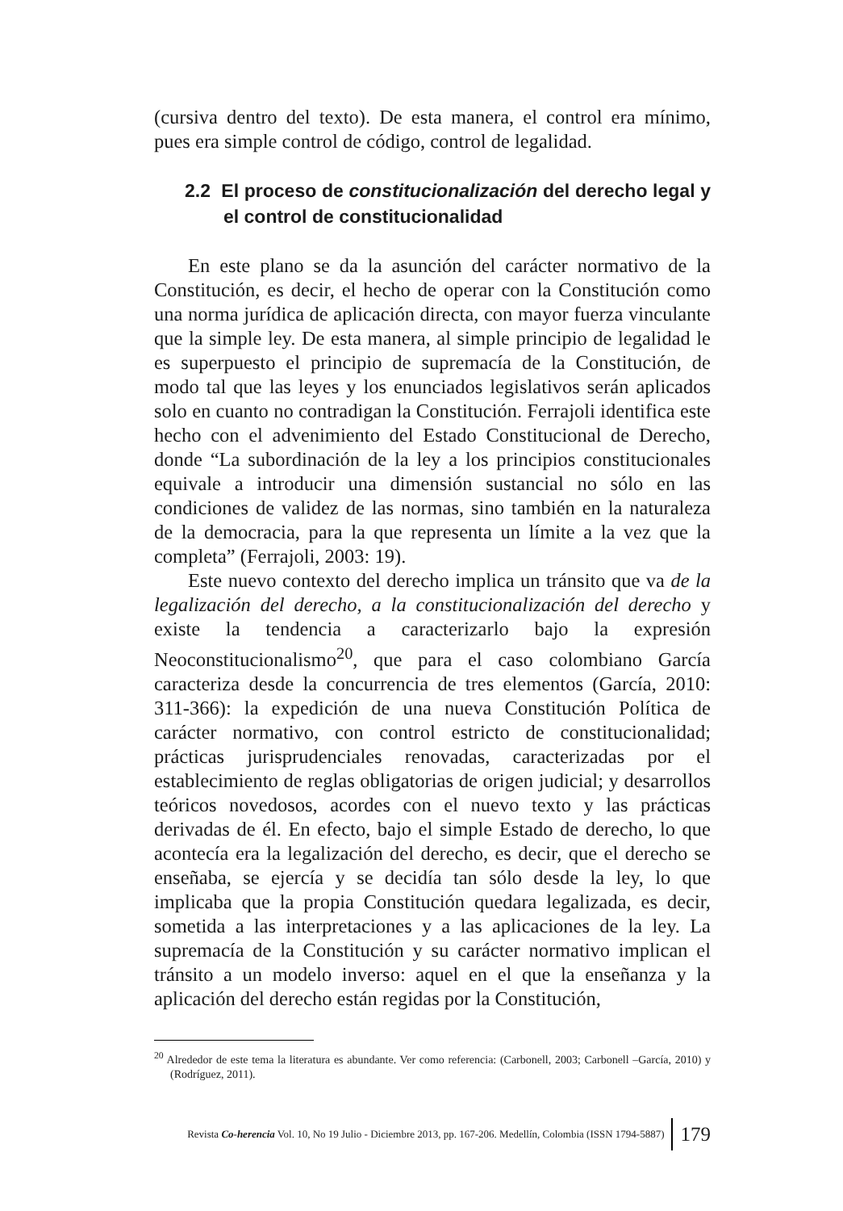(cursiva dentro del texto). De esta manera, el control era mínimo, pues era simple control de código, control de legalidad.
2.2 El proceso de constitucionalización del derecho legal y el control de constitucionalidad
En este plano se da la asunción del carácter normativo de la Constitución, es decir, el hecho de operar con la Constitución como una norma jurídica de aplicación directa, con mayor fuerza vinculante que la simple ley. De esta manera, al simple principio de legalidad le es superpuesto el principio de supremacía de la Constitución, de modo tal que las leyes y los enunciados legislativos serán aplicados solo en cuanto no contradigan la Constitución. Ferrajoli identifica este hecho con el advenimiento del Estado Constitucional de Derecho, donde “La subordinación de la ley a los principios constitucionales equivale a introducir una dimensión sustancial no sólo en las condiciones de validez de las normas, sino también en la naturaleza de la democracia, para la que representa un límite a la vez que la completa” (Ferrajoli, 2003: 19).
Este nuevo contexto del derecho implica un tránsito que va de la legalización del derecho, a la constitucionalización del derecho y existe la tendencia a caracterizarlo bajo la expresión Neoconstitucionalismo<sup>20</sup>, que para el caso colombiano García caracteriza desde la concurrencia de tres elementos (García, 2010: 311-366): la expedición de una nueva Constitución Política de carácter normativo, con control estricto de constitucionalidad; prácticas jurisprudenciales renovadas, caracterizadas por el establecimiento de reglas obligatorias de origen judicial; y desarrollos teóricos novedosos, acordes con el nuevo texto y las prácticas derivadas de él. En efecto, bajo el simple Estado de derecho, lo que acontecía era la legalización del derecho, es decir, que el derecho se enseñaba, se ejercía y se decidía tan sólo desde la ley, lo que implicaba que la propia Constitución quedara legalizada, es decir, sometida a las interpretaciones y a las aplicaciones de la ley. La supremacía de la Constitución y su carácter normativo implican el tránsito a un modelo inverso: aquel en el que la enseñanza y la aplicación del derecho están regidas por la Constitución,
<sup>20</sup> Alrededor de este tema la literatura es abundante. Ver como referencia: (Carbonell, 2003; Carbonell –García, 2010) y (Rodríguez, 2011).
Revista Co-herencia Vol. 10, No 19 Julio - Diciembre 2013, pp. 167-206. Medellín, Colombia (ISSN 1794-5887) 179